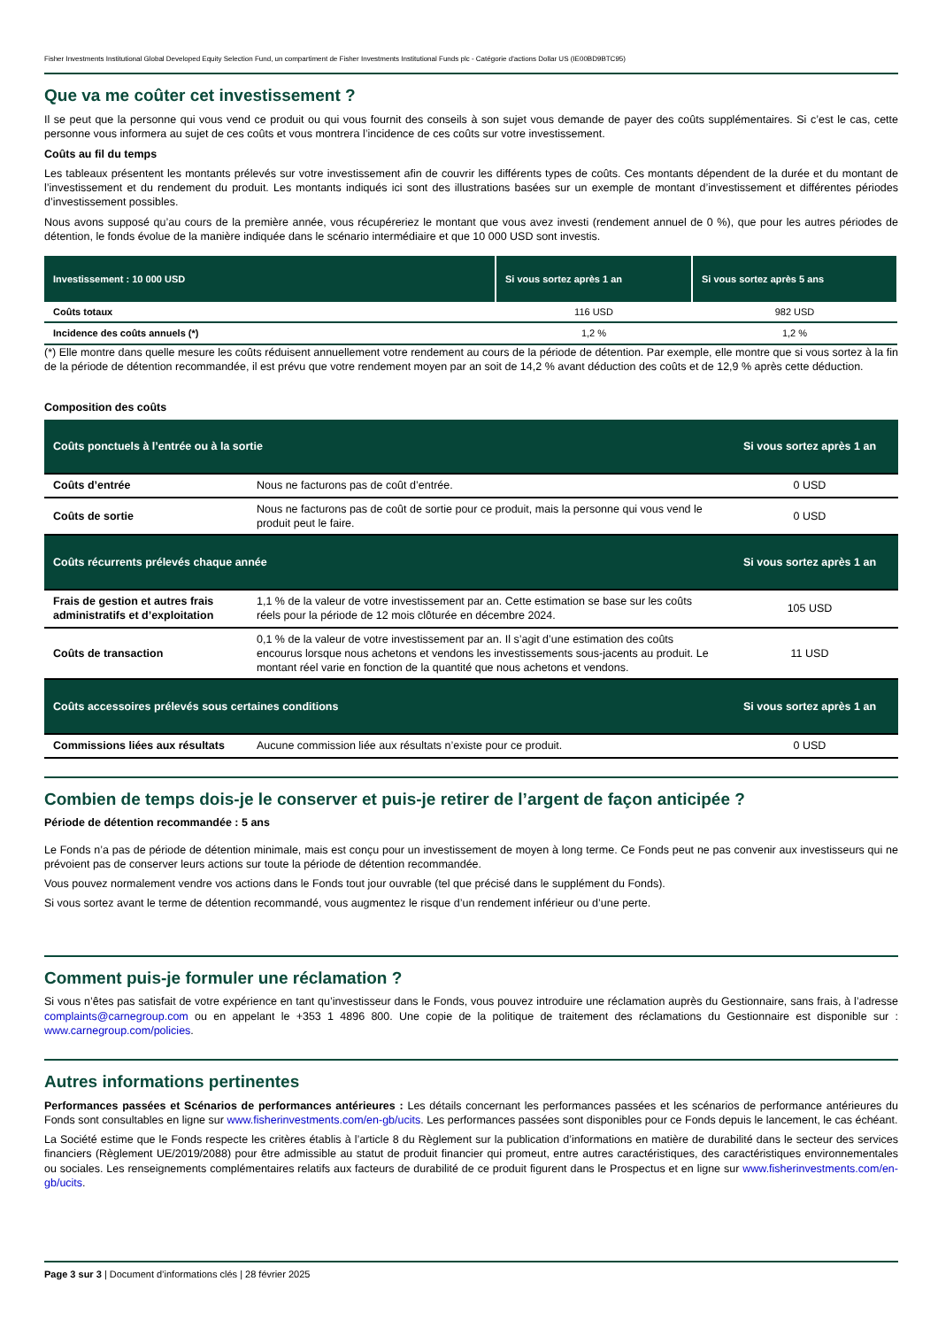Fisher Investments Institutional Global Developed Equity Selection Fund, un compartiment de Fisher Investments Institutional Funds plc - Catégorie d'actions Dollar US (IE00BD9BTC95)
Que va me coûter cet investissement ?
Il se peut que la personne qui vous vend ce produit ou qui vous fournit des conseils à son sujet vous demande de payer des coûts supplémentaires. Si c’est le cas, cette personne vous informera au sujet de ces coûts et vous montrera l’incidence de ces coûts sur votre investissement.
Coûts au fil du temps
Les tableaux présentent les montants prélevés sur votre investissement afin de couvrir les différents types de coûts. Ces montants dépendent de la durée et du montant de l’investissement et du rendement du produit. Les montants indiqués ici sont des illustrations basées sur un exemple de montant d’investissement et différentes périodes d’investissement possibles.
Nous avons supposé qu’au cours de la première année, vous récupéreriez le montant que vous avez investi (rendement annuel de 0 %), que pour les autres périodes de détention, le fonds évolue de la manière indiquée dans le scénario intermédiaire et que 10 000 USD sont investis.
| Investissement : 10 000 USD | Si vous sortez après 1 an | Si vous sortez après 5 ans |
| --- | --- | --- |
| Coûts totaux | 116 USD | 982 USD |
| Incidence des coûts annuels (*) | 1,2 % | 1,2 % |
(*) Elle montre dans quelle mesure les coûts réduisent annuellement votre rendement au cours de la période de détention. Par exemple, elle montre que si vous sortez à la fin de la période de détention recommandée, il est prévu que votre rendement moyen par an soit de 14,2 % avant déduction des coûts et de 12,9 % après cette déduction.
Composition des coûts
| Coûts ponctuels à l’entrée ou à la sortie | | Si vous sortez après 1 an |
| Coûts d’entrée | Nous ne facturons pas de coût d’entrée. | 0 USD |
| Coûts de sortie | Nous ne facturons pas de coût de sortie pour ce produit, mais la personne qui vous vend le produit peut le faire. | 0 USD |
| Coûts récurrents prélevés chaque année | | Si vous sortez après 1 an |
| Frais de gestion et autres frais administratifs et d’exploitation | 1,1 % de la valeur de votre investissement par an. Cette estimation se base sur les coûts réels pour la période de 12 mois clôturée en décembre 2024. | 105 USD |
| Coûts de transaction | 0,1 % de la valeur de votre investissement par an. Il s’agit d’une estimation des coûts encourus lorsque nous achetons et vendons les investissements sous-jacents au produit. Le montant réel varie en fonction de la quantité que nous achetons et vendons. | 11 USD |
| Coûts accessoires prélevés sous certaines conditions | | Si vous sortez après 1 an |
| Commissions liées aux résultats | Aucune commission liée aux résultats n’existe pour ce produit. | 0 USD |
Combien de temps dois-je le conserver et puis-je retirer de l’argent de façon anticipée ?
Période de détention recommandée : 5 ans
Le Fonds n’a pas de période de détention minimale, mais est conçu pour un investissement de moyen à long terme. Ce Fonds peut ne pas convenir aux investisseurs qui ne prévoient pas de conserver leurs actions sur toute la période de détention recommandée.
Vous pouvez normalement vendre vos actions dans le Fonds tout jour ouvrable (tel que précisé dans le supplément du Fonds).
Si vous sortez avant le terme de détention recommandé, vous augmentez le risque d’un rendement inférieur ou d’une perte.
Comment puis-je formuler une réclamation ?
Si vous n’êtes pas satisfait de votre expérience en tant qu’investisseur dans le Fonds, vous pouvez introduire une réclamation auprès du Gestionnaire, sans frais, à l’adresse complaints@carnegroup.com ou en appelant le +353 1 4896 800. Une copie de la politique de traitement des réclamations du Gestionnaire est disponible sur : www.carnegroup.com/policies.
Autres informations pertinentes
Performances passées et Scénarios de performances antérieures : Les détails concernant les performances passées et les scénarios de performance antérieures du Fonds sont consultables en ligne sur www.fisherinvestments.com/en-gb/ucits. Les performances passées sont disponibles pour ce Fonds depuis le lancement, le cas échéant.
La Société estime que le Fonds respecte les critères établis à l’article 8 du Règlement sur la publication d’informations en matière de durabilité dans le secteur des services financiers (Règlement UE/2019/2088) pour être admissible au statut de produit financier qui promeut, entre autres caractéristiques, des caractéristiques environnementales ou sociales. Les renseignements complémentaires relatifs aux facteurs de durabilité de ce produit figurent dans le Prospectus et en ligne sur www.fisherinvestments.com/en-gb/ucits.
Page 3 sur 3 | Document d’informations clés | 28 février 2025